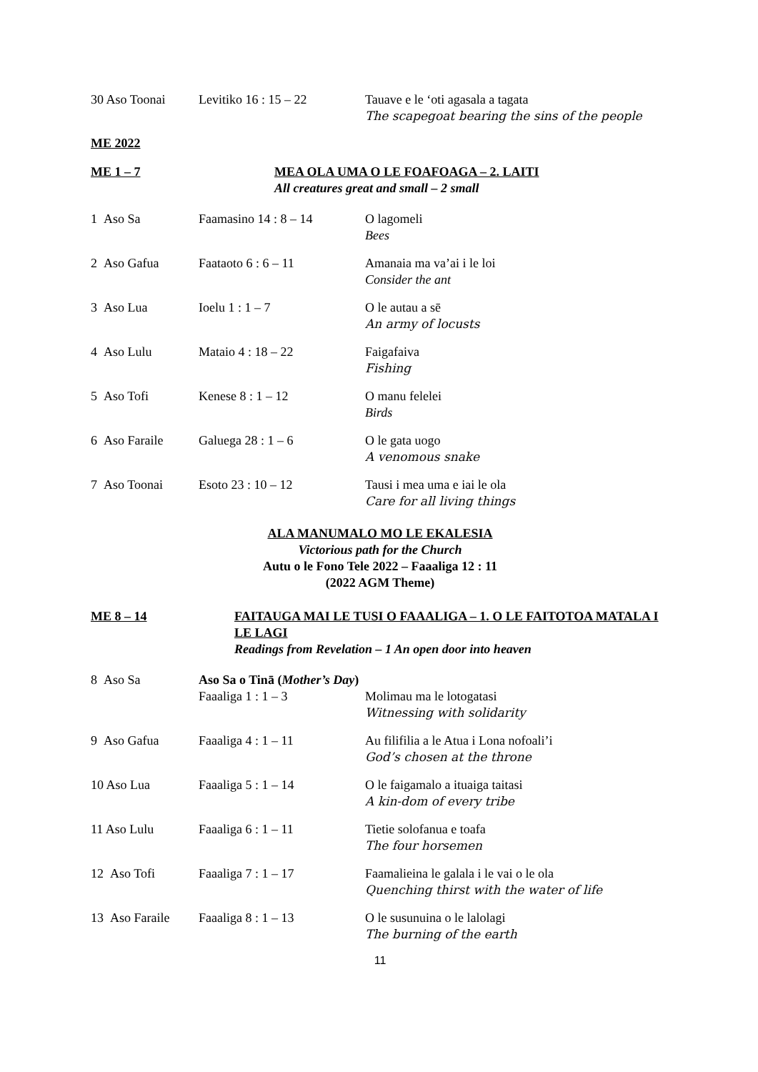30 Aso Toonai Levitiko 16 : 15 – 22 Tauave e le ‘oti agasala a tagata
The scapegoat bearing the sins of the people
ME 2022
ME 1 – 7 MEA OLA UMA O LE FOAFOAGA – 2. LAITI
All creatures great and small – 2 small
1 Aso Sa Faamasino 14 : 8 – 14 O lagomeli
Bees
2 Aso Gafua Faataoto 6 : 6 – 11 Amanaia ma va’ai i le loi
Consider the ant
3 Aso Lua Ioelu 1 : 1 – 7 O le autau a sē
An army of locusts
4 Aso Lulu Mataio 4 : 18 – 22 Faigafaiva
Fishing
5 Aso Tofi Kenese 8 : 1 – 12 O manu felelei
Birds
6 Aso Faraile
Galuega 28 : 1 – 6 O le gata uogo
A venomous snake
7 Aso Toonai Esoto 23 : 10 – 12 Tausi i mea uma e iai le ola
Care for all living things
ALA MANUMALO MO LE EKALESIA
Victorious path for the Church
Autu o le Fono Tele 2022 – Faaaliga 12 : 11
(2022 AGM Theme)
ME 8 – 14 FAITAUGA MAI LE TUSI O FAAALIGA – 1. O LE FAITOTOA MATALA I LE LAGI
Readings from Revelation – 1 An open door into heaven
8 Aso Sa Aso Sa o Tinā (Mother’s Day)
Faaaliga 1 : 1 – 3 Molimau ma le lotogatasi
Witnessing with solidarity
9 Aso Gafua Faaaliga 4 : 1 – 11 Au filifilia a le Atua i Lona nofoali’i
God’s chosen at the throne
10 Aso Lua Faaaliga 5 : 1 – 14 O le faigamalo a ituaiga taitasi
A kin-dom of every tribe
11 Aso Lulu Faaaliga 6 : 1 – 11 Tietie solofanua e toafa
The four horsemen
12 Aso Tofi Faaaliga 7 : 1 – 17 Faamalieina le galala i le vai o le ola
Quenching thirst with the water of life
13 Aso Faraile
Faaaliga 8 : 1 – 13 O le susunuina o le lalolagi
The burning of the earth
11